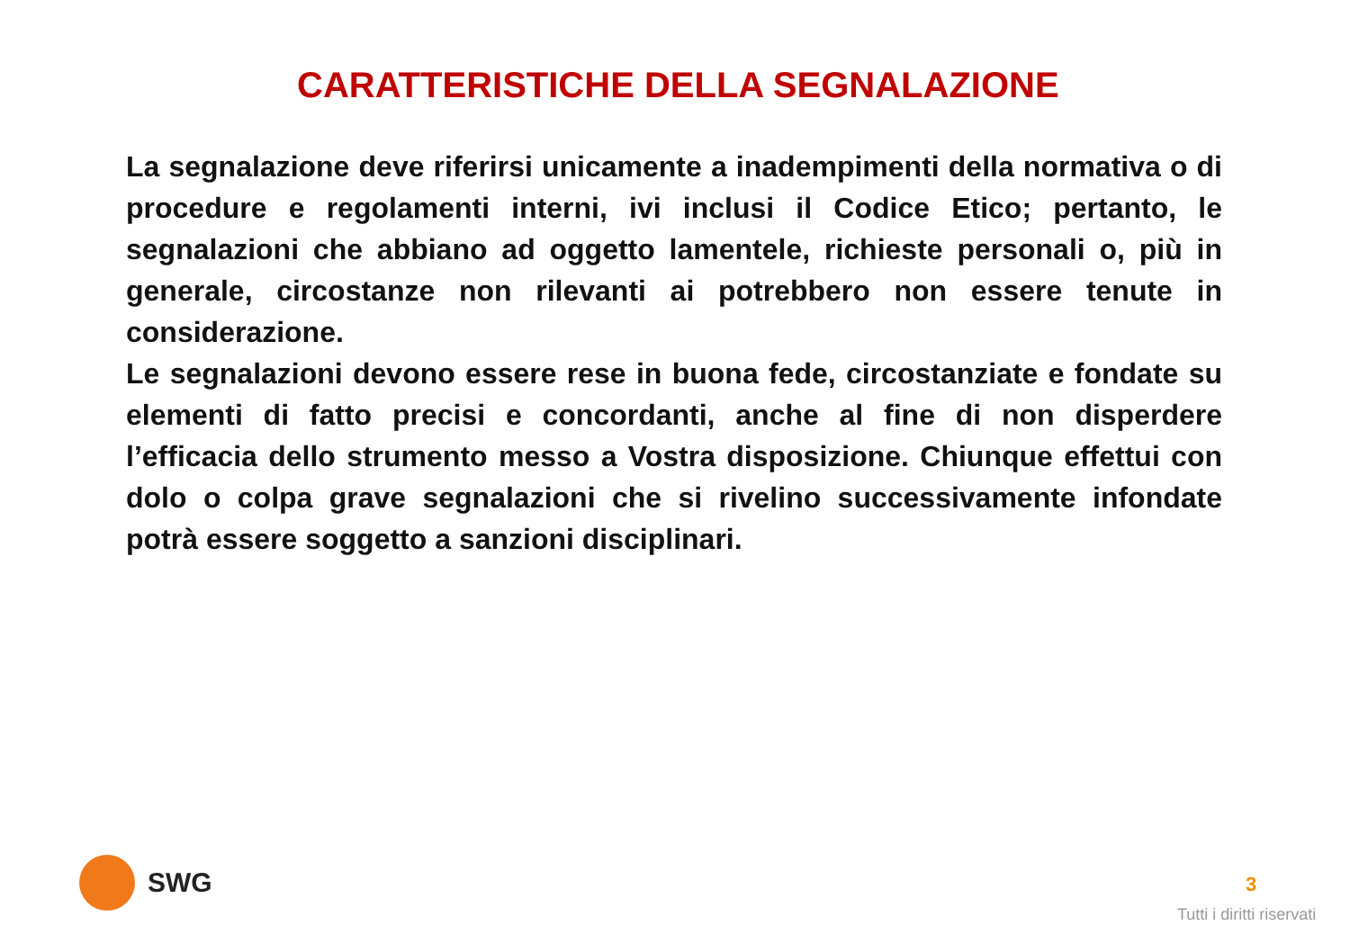CARATTERISTICHE DELLA SEGNALAZIONE
La segnalazione deve riferirsi unicamente a inadempimenti della normativa o di procedure e regolamenti interni, ivi inclusi il Codice Etico; pertanto, le segnalazioni che abbiano ad oggetto lamentele, richieste personali o, più in generale, circostanze non rilevanti ai potrebbero non essere tenute in considerazione.
Le segnalazioni devono essere rese in buona fede, circostanziate e fondate su elementi di fatto precisi e concordanti, anche al fine di non disperdere l’efficacia dello strumento messo a Vostra disposizione. Chiunque effettui con dolo o colpa grave segnalazioni che si rivelino successivamente infondate potrà essere soggetto a sanzioni disciplinari.
SWG
3
Tutti i diritti riservati